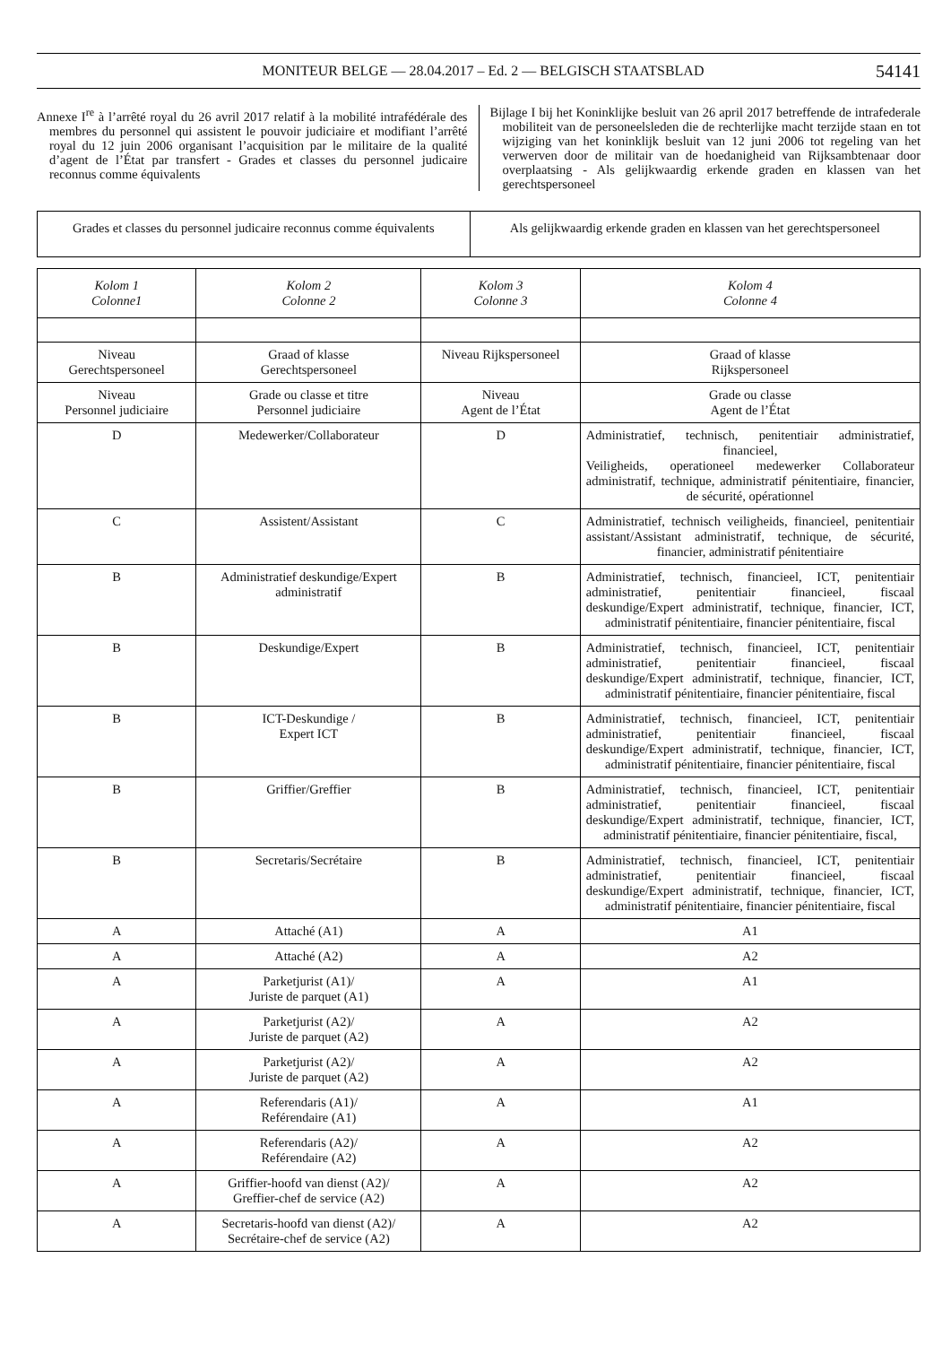MONITEUR BELGE — 28.04.2017 – Ed. 2 — BELGISCH STAATSBLAD 54141
Annexe I<sup>re</sup> à l’arrêté royal du 26 avril 2017 relatif à la mobilité intrafédérale des membres du personnel qui assistent le pouvoir judiciaire et modifiant l’arrêté royal du 12 juin 2006 organisant l’acquisition par le militaire de la qualité d’agent de l’État par transfert - Grades et classes du personnel judicaire reconnus comme équivalents
Bijlage I bij het Koninklijke besluit van 26 april 2017 betreffende de intrafederale mobiliteit van de personeelsleden die de rechterlijke macht terzijde staan en tot wijziging van het koninklijk besluit van 12 juni 2006 tot regeling van het verwerven door de militair van de hoedanigheid van Rijksambtenaar door overplaatsing - Als gelijkwaardig erkende graden en klassen van het gerechtspersoneel
| Grades et classes du personnel judicaire reconnus comme équivalents | Als gelijkwaardig erkende graden en klassen van het gerechtspersoneel |
| Kolom 1 Colonne1 | Kolom 2 Colonne 2 | Kolom 3 Colonne 3 | Kolom 4 Colonne 4 |
| --- | --- | --- | --- |
| Niveau Gerechtspersoneel | Graad of klasse Gerechtspersoneel | Niveau Rijkspersoneel | Graad of klasse Rijkspersoneel |
| Niveau Personnel judiciaire | Grade ou classe et titre Personnel judiciaire | Niveau Agent de l’État | Grade ou classe Agent de l’État |
| D | Medewerker/Collaborateur | D | Administratief, technisch, penitentiair administratief, financieel, Veiligheids, operationeel medewerker Collaborateur administratif, technique, administratif pénitentiaire, financier, de sécurité, opérationnel |
| C | Assistent/Assistant | C | Administratief, technisch veiligheids, financieel, penitentiair assistant/Assistant administratif, technique, de sécurité, financier, administratif pénitentiaire |
| B | Administratief deskundige/Expert administratif | B | Administratief, technisch, financieel, ICT, penitentiair administratief, penitentiair financieel, fiscaal deskundige/Expert administratif, technique, financier, ICT, administratif pénitentiaire, financier pénitentiaire, fiscal |
| B | Deskundige/Expert | B | Administratief, technisch, financieel, ICT, penitentiair administratief, penitentiair financieel, fiscaal deskundige/Expert administratif, technique, financier, ICT, administratif pénitentiaire, financier pénitentiaire, fiscal |
| B | ICT-Deskundige / Expert ICT | B | Administratief, technisch, financieel, ICT, penitentiair administratief, penitentiair financieel, fiscaal deskundige/Expert administratif, technique, financier, ICT, administratif pénitentiaire, financier pénitentiaire, fiscal |
| B | Griffier/Greffier | B | Administratief, technisch, financieel, ICT, penitentiair administratief, penitentiair financieel, fiscaal deskundige/Expert administratif, technique, financier, ICT, administratif pénitentiaire, financier pénitentiaire, fiscal, |
| B | Secretaris/Secrétaire | B | Administratief, technisch, financieel, ICT, penitentiair administratief, penitentiair financieel, fiscaal deskundige/Expert administratif, technique, financier, ICT, administratif pénitentiaire, financier pénitentiaire, fiscal |
| A | Attaché (A1) | A | A1 |
| A | Attaché (A2) | A | A2 |
| A | Parketjurist (A1)/ Juriste de parquet (A1) | A | A1 |
| A | Parketjurist (A2)/ Juriste de parquet (A2) | A | A2 |
| A | Parketjurist (A2)/ Juriste de parquet (A2) | A | A2 |
| A | Referendaris (A1)/ Reférendaire (A1) | A | A1 |
| A | Referendaris (A2)/ Reférendaire (A2) | A | A2 |
| A | Griffier-hoofd van dienst (A2)/ Greffier-chef de service (A2) | A | A2 |
| A | Secretaris-hoofd van dienst (A2)/ Secrétaire-chef de service (A2) | A | A2 |